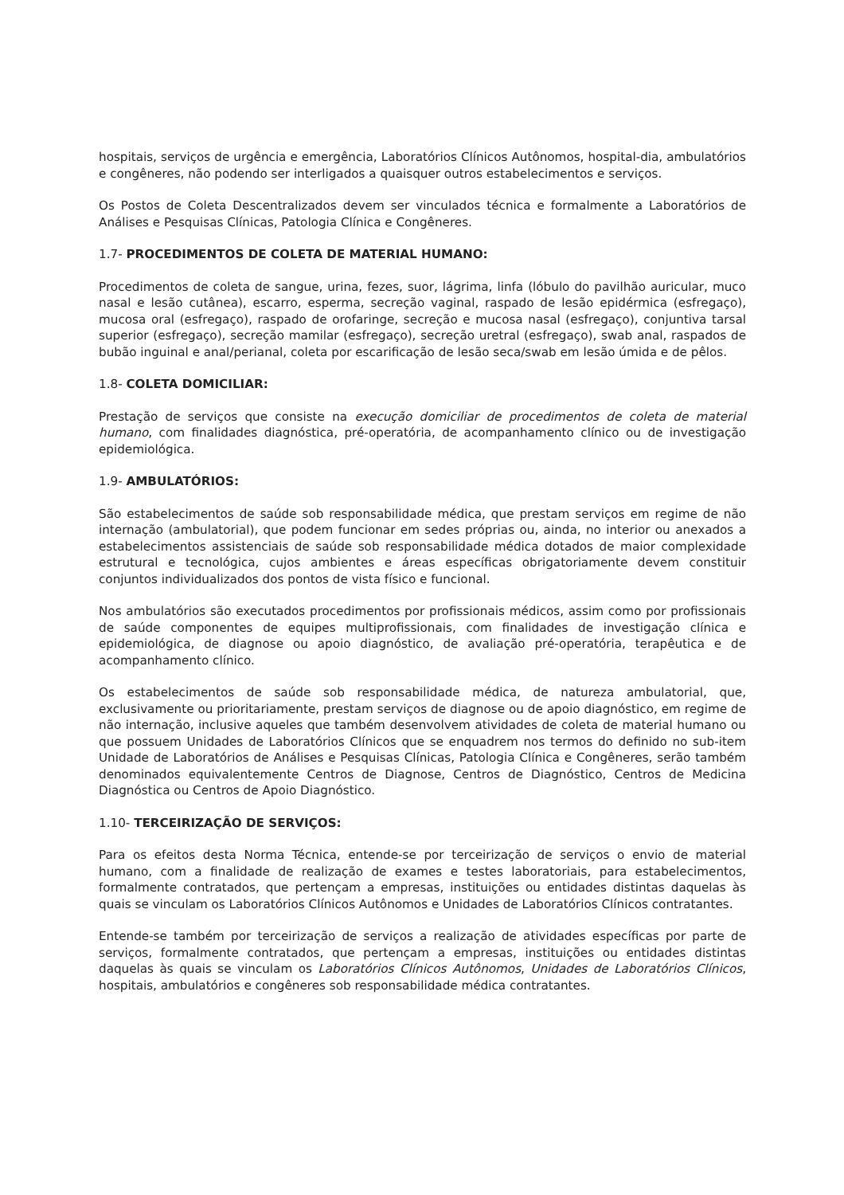hospitais, serviços de urgência e emergência, Laboratórios Clínicos Autônomos, hospital-dia, ambulatórios e congêneres, não podendo ser interligados a quaisquer outros estabelecimentos e serviços.
Os Postos de Coleta Descentralizados devem ser vinculados técnica e formalmente a Laboratórios de Análises e Pesquisas Clínicas, Patologia Clínica e Congêneres.
1.7- PROCEDIMENTOS DE COLETA DE MATERIAL HUMANO:
Procedimentos de coleta de sangue, urina, fezes, suor, lágrima, linfa (lóbulo do pavilhão auricular, muco nasal e lesão cutânea), escarro, esperma, secreção vaginal, raspado de lesão epidérmica (esfregaço), mucosa oral (esfregaço), raspado de orofaringe, secreção e mucosa nasal (esfregaço), conjuntiva tarsal superior (esfregaço), secreção mamilar (esfregaço), secreção uretral (esfregaço), swab anal, raspados de bubão inguinal e anal/perianal, coleta por escarificação de lesão seca/swab em lesão úmida e de pêlos.
1.8- COLETA DOMICILIAR:
Prestação de serviços que consiste na execução domiciliar de procedimentos de coleta de material humano, com finalidades diagnóstica, pré-operatória, de acompanhamento clínico ou de investigação epidemiológica.
1.9- AMBULATÓRIOS:
São estabelecimentos de saúde sob responsabilidade médica, que prestam serviços em regime de não internação (ambulatorial), que podem funcionar em sedes próprias ou, ainda, no interior ou anexados a estabelecimentos assistenciais de saúde sob responsabilidade médica dotados de maior complexidade estrutural e tecnológica, cujos ambientes e áreas específicas obrigatoriamente devem constituir conjuntos individualizados dos pontos de vista físico e funcional.
Nos ambulatórios são executados procedimentos por profissionais médicos, assim como por profissionais de saúde componentes de equipes multiprofissionais, com finalidades de investigação clínica e epidemiológica, de diagnose ou apoio diagnóstico, de avaliação pré-operatória, terapêutica e de acompanhamento clínico.
Os estabelecimentos de saúde sob responsabilidade médica, de natureza ambulatorial, que, exclusivamente ou prioritariamente, prestam serviços de diagnose ou de apoio diagnóstico, em regime de não internação, inclusive aqueles que também desenvolvem atividades de coleta de material humano ou que possuem Unidades de Laboratórios Clínicos que se enquadrem nos termos do definido no sub-item Unidade de Laboratórios de Análises e Pesquisas Clínicas, Patologia Clínica e Congêneres, serão também denominados equivalentemente Centros de Diagnose, Centros de Diagnóstico, Centros de Medicina Diagnóstica ou Centros de Apoio Diagnóstico.
1.10- TERCEIRIZAÇÃO DE SERVIÇOS:
Para os efeitos desta Norma Técnica, entende-se por terceirização de serviços o envio de material humano, com a finalidade de realização de exames e testes laboratoriais, para estabelecimentos, formalmente contratados, que pertençam a empresas, instituições ou entidades distintas daquelas às quais se vinculam os Laboratórios Clínicos Autônomos e Unidades de Laboratórios Clínicos contratantes.
Entende-se também por terceirização de serviços a realização de atividades específicas por parte de serviços, formalmente contratados, que pertençam a empresas, instituições ou entidades distintas daquelas às quais se vinculam os Laboratórios Clínicos Autônomos, Unidades de Laboratórios Clínicos, hospitais, ambulatórios e congêneres sob responsabilidade médica contratantes.